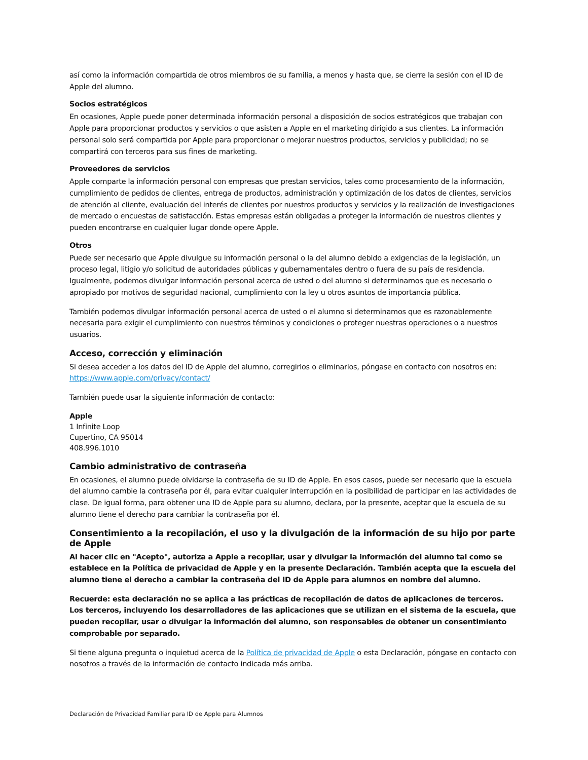así como la información compartida de otros miembros de su familia, a menos y hasta que, se cierre la sesión con el ID de Apple del alumno.
Socios estratégicos
En ocasiones, Apple puede poner determinada información personal a disposición de socios estratégicos que trabajan con Apple para proporcionar productos y servicios o que asisten a Apple en el marketing dirigido a sus clientes. La información personal solo será compartida por Apple para proporcionar o mejorar nuestros productos, servicios y publicidad; no se compartirá con terceros para sus fines de marketing.
Proveedores de servicios
Apple comparte la información personal con empresas que prestan servicios, tales como procesamiento de la información, cumplimiento de pedidos de clientes, entrega de productos, administración y optimización de los datos de clientes, servicios de atención al cliente, evaluación del interés de clientes por nuestros productos y servicios y la realización de investigaciones de mercado o encuestas de satisfacción. Estas empresas están obligadas a proteger la información de nuestros clientes y pueden encontrarse en cualquier lugar donde opere Apple.
Otros
Puede ser necesario que Apple divulgue su información personal o la del alumno debido a exigencias de la legislación, un proceso legal, litigio y/o solicitud de autoridades públicas y gubernamentales dentro o fuera de su país de residencia. Igualmente, podemos divulgar información personal acerca de usted o del alumno si determinamos que es necesario o apropiado por motivos de seguridad nacional, cumplimiento con la ley u otros asuntos de importancia pública.
También podemos divulgar información personal acerca de usted o el alumno si determinamos que es razonablemente necesaria para exigir el cumplimiento con nuestros términos y condiciones o proteger nuestras operaciones o a nuestros usuarios.
Acceso, corrección y eliminación
Si desea acceder a los datos del ID de Apple del alumno, corregirlos o eliminarlos, póngase en contacto con nosotros en: https://www.apple.com/privacy/contact/
También puede usar la siguiente información de contacto:
Apple
1 Infinite Loop
Cupertino, CA 95014
408.996.1010
Cambio administrativo de contraseña
En ocasiones, el alumno puede olvidarse la contraseña de su ID de Apple. En esos casos, puede ser necesario que la escuela del alumno cambie la contraseña por él, para evitar cualquier interrupción en la posibilidad de participar en las actividades de clase. De igual forma, para obtener una ID de Apple para su alumno, declara, por la presente, aceptar que la escuela de su alumno tiene el derecho para cambiar la contraseña por él.
Consentimiento a la recopilación, el uso y la divulgación de la información de su hijo por parte de Apple
Al hacer clic en "Acepto", autoriza a Apple a recopilar, usar y divulgar la información del alumno tal como se establece en la Política de privacidad de Apple y en la presente Declaración. También acepta que la escuela del alumno tiene el derecho a cambiar la contraseña del ID de Apple para alumnos en nombre del alumno.
Recuerde: esta declaración no se aplica a las prácticas de recopilación de datos de aplicaciones de terceros. Los terceros, incluyendo los desarrolladores de las aplicaciones que se utilizan en el sistema de la escuela, que pueden recopilar, usar o divulgar la información del alumno, son responsables de obtener un consentimiento comprobable por separado.
Si tiene alguna pregunta o inquietud acerca de la Política de privacidad de Apple o esta Declaración, póngase en contacto con nosotros a través de la información de contacto indicada más arriba.
Declaración de Privacidad Familiar para ID de Apple para Alumnos